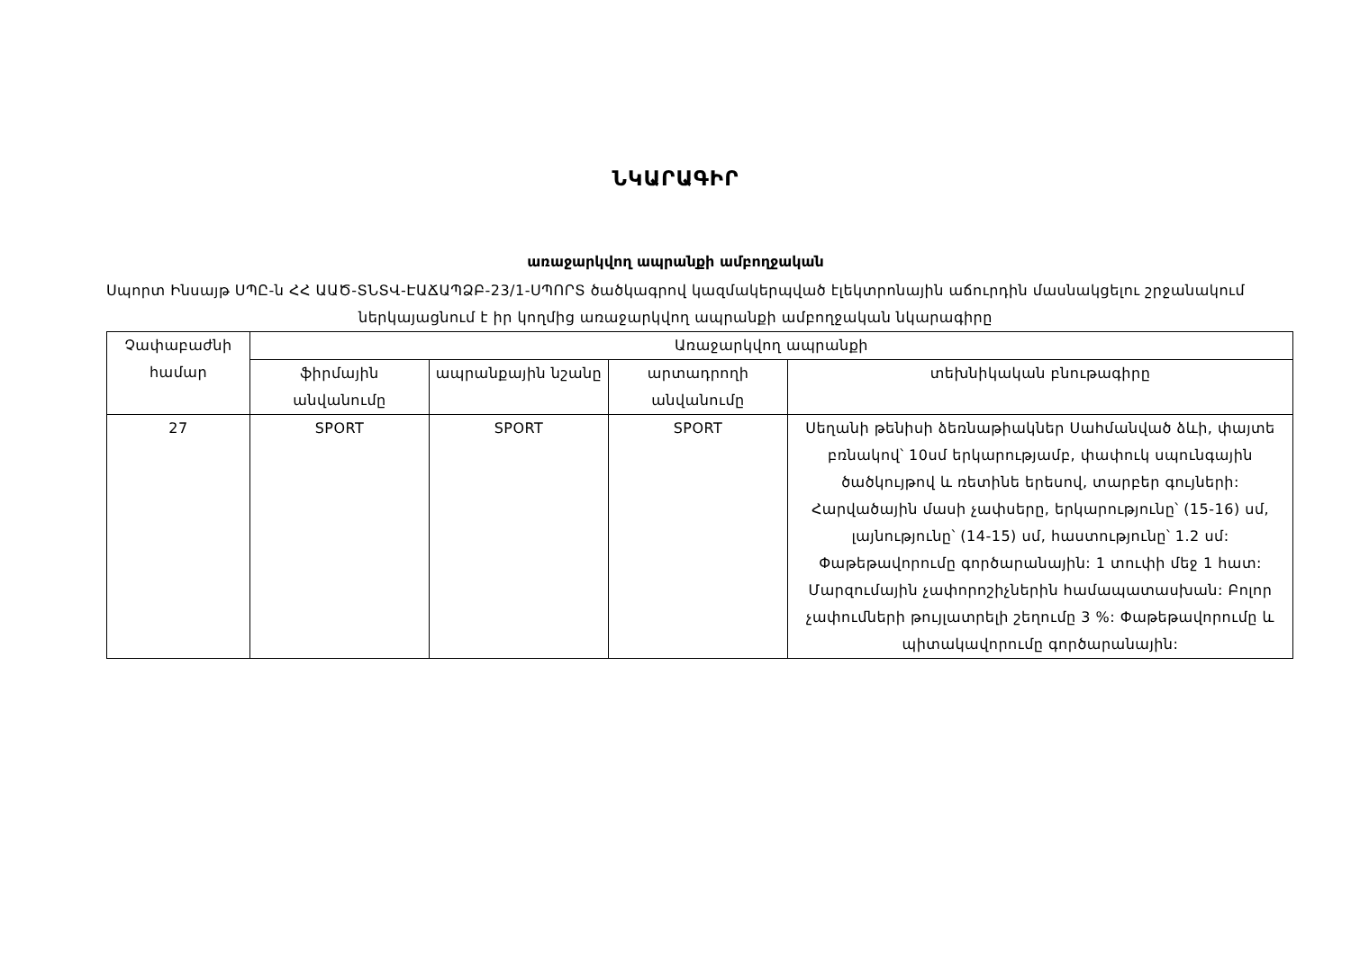ՆԿԱՐԱԳԻՐ
առաջարկվող ապրանքի ամբողջական
Սպորտ Ինսայթ ՍՊԸ-ն ՀՀ ԱԱԾ-ՏՆՏՎ-ԷԱՃԱՊՁԲ-23/1-ՍՊՈՐՏ ծածկագրով կազմակերպված էլեկտրոնային աճուրդին մասնակցելու շրջանակում ներկայացնում է իր կողմից առաջարկվող ապրանքի ամբողջական նկարագիրը
| Չափաբաժնի համար | Առաջարկվող ապրանքի | | | |
| --- | --- | --- | --- | --- |
| | ֆիրմային անվանումը | ապրանքային նշանը | արտադրողի անվանումը | տեխնիկական բնութագիրը |
| 27 | SPORT | SPORT | SPORT | Սեղանի թենիսի ձեռնաթիակներ Սահմանված ձևի, փայտե բռնակով՝ 10սմ երկարությամբ, փափուկ սպունգային ծածկույթով և ռետինե երեսով, տարբեր գույների: Հարվածային մասի չափսերը, երկարությունը՝ (15-16) սմ, լայնությունը՝ (14-15) սմ, հաստությունը՝ 1.2 սմ: Փաթեթավորումը գործարանային: 1 տուփի մեջ 1 հատ: Մարզումային չափորոշիչներին համապատասխան: Բոլոր չափումների թույլատրելի շեղումը 3 %: Փաթեթավորումը և պիտակավորումը գործարանային: |